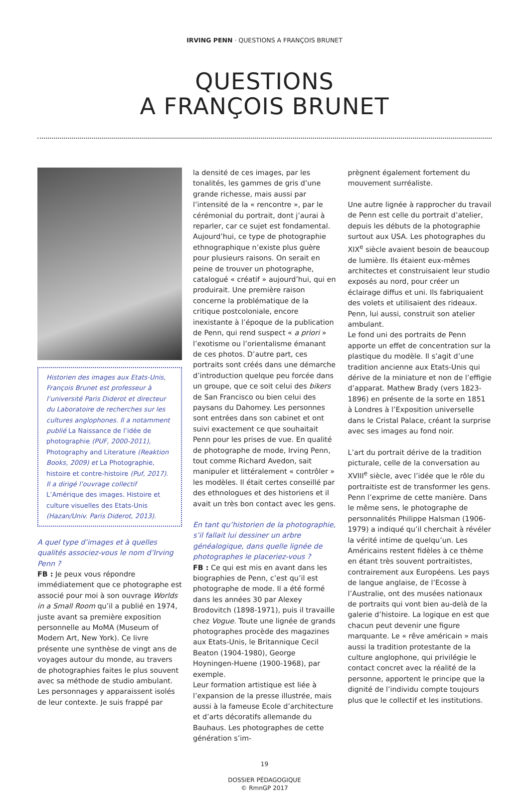IRVING PENN · QUESTIONS A FRANÇOIS BRUNET
QUESTIONS
A FRANÇOIS BRUNET
Historien des images aux Etats-Unis, François Brunet est professeur à l’université Paris Diderot et directeur du Laboratoire de recherches sur les cultures anglophones. Il a notamment publié La Naissance de l’idée de photographie (PUF, 2000-2011), Photography and Literature (Reaktion Books, 2009) et La Photographie, histoire et contre-histoire (Puf, 2017). Il a dirigé l’ouvrage collectif L’Amérique des images. Histoire et culture visuelles des Etats-Unis (Hazan/Univ. Paris Diderot, 2013).
A quel type d’images et à quelles qualités associez-vous le nom d’Irving Penn ?
FB : Je peux vous répondre immédiatement que ce photographe est associé pour moi à son ouvrage Worlds in a Small Room qu’il a publié en 1974, juste avant sa première exposition personnelle au MoMA (Museum of Modern Art, New York). Ce livre présente une synthèse de vingt ans de voyages autour du monde, au travers de photographies faites le plus souvent avec sa méthode de studio ambulant. Les personnages y apparaissent isolés de leur contexte. Je suis frappé par
la densité de ces images, par les tonalités, les gammes de gris d’une grande richesse, mais aussi par l’intensité de la « rencontre », par le cérémonial du portrait, dont j’aurai à reparler, car ce sujet est fondamental. Aujourd’hui, ce type de photographie ethnographique n’existe plus guère pour plusieurs raisons. On serait en peine de trouver un photographe, catalogué « créatif » aujourd’hui, qui en produirait. Une première raison concerne la problématique de la critique postcoloniale, encore inexistante à l’époque de la publication de Penn, qui rend suspect « a priori » l’exotisme ou l’orientalisme émanant de ces photos. D’autre part, ces portraits sont créés dans une démarche d’introduction quelque peu forcée dans un groupe, que ce soit celui des bikers de San Francisco ou bien celui des paysans du Dahomey. Les personnes sont entrées dans son cabinet et ont suivi exactement ce que souhaitait Penn pour les prises de vue. En qualité de photographe de mode, Irving Penn, tout comme Richard Avedon, sait manipuler et littéralement « contrôler » les modèles. Il était certes conseillé par des ethnologues et des historiens et il avait un très bon contact avec les gens.
En tant qu’historien de la photographie, s’il fallait lui dessiner un arbre généalogique, dans quelle lignée de photographes le placeriez-vous ?
FB : Ce qui est mis en avant dans les biographies de Penn, c’est qu’il est photographe de mode. Il a été formé dans les années 30 par Alexey Brodovitch (1898-1971), puis il travaille chez Vogue. Toute une lignée de grands photographes procède des magazines aux Etats-Unis, le Britannique Cecil Beaton (1904-1980), George Hoyningen-Huene (1900-1968), par exemple.
Leur formation artistique est liée à l’expansion de la presse illustrée, mais aussi à la fameuse Ecole d’architecture et d’arts décoratifs allemande du Bauhaus. Les photographes de cette génération s’im-
prègnent également fortement du mouvement surréaliste.
Une autre lignée à rapprocher du travail de Penn est celle du portrait d’atelier, depuis les débuts de la photographie surtout aux USA. Les photographes du XIX<sup>e</sup> siècle avaient besoin de beaucoup de lumière. Ils étaient eux-mêmes architectes et construisaient leur studio exposés au nord, pour créer un éclairage diffus et uni. Ils fabriquaient des volets et utilisaient des rideaux. Penn, lui aussi, construit son atelier ambulant.
Le fond uni des portraits de Penn apporte un effet de concentration sur la plastique du modèle. Il s’agit d’une tradition ancienne aux Etats-Unis qui dérive de la miniature et non de l’effigie d’apparat. Mathew Brady (vers 1823-1896) en présente de la sorte en 1851 à Londres à l’Exposition universelle dans le Cristal Palace, créant la surprise avec ses images au fond noir.
L’art du portrait dérive de la tradition picturale, celle de la conversation au XVIII<sup>e</sup> siècle, avec l’idée que le rôle du portraitiste est de transformer les gens. Penn l’exprime de cette manière. Dans le même sens, le photographe de personnalités Philippe Halsman (1906-1979) a indiqué qu’il cherchait à révéler la vérité intime de quelqu’un. Les Américains restent fidèles à ce thème en étant très souvent portraitistes, contrairement aux Européens. Les pays de langue anglaise, de l’Ecosse à l’Australie, ont des musées nationaux de portraits qui vont bien au-delà de la galerie d’histoire. La logique en est que chacun peut devenir une figure marquante. Le « rêve américain » mais aussi la tradition protestante de la culture anglophone, qui privilégie le contact concret avec la réalité de la personne, apportent le principe que la dignité de l’individu compte toujours plus que le collectif et les institutions.
19
DOSSIER PÉDAGOGIQUE
© RmnGP 2017